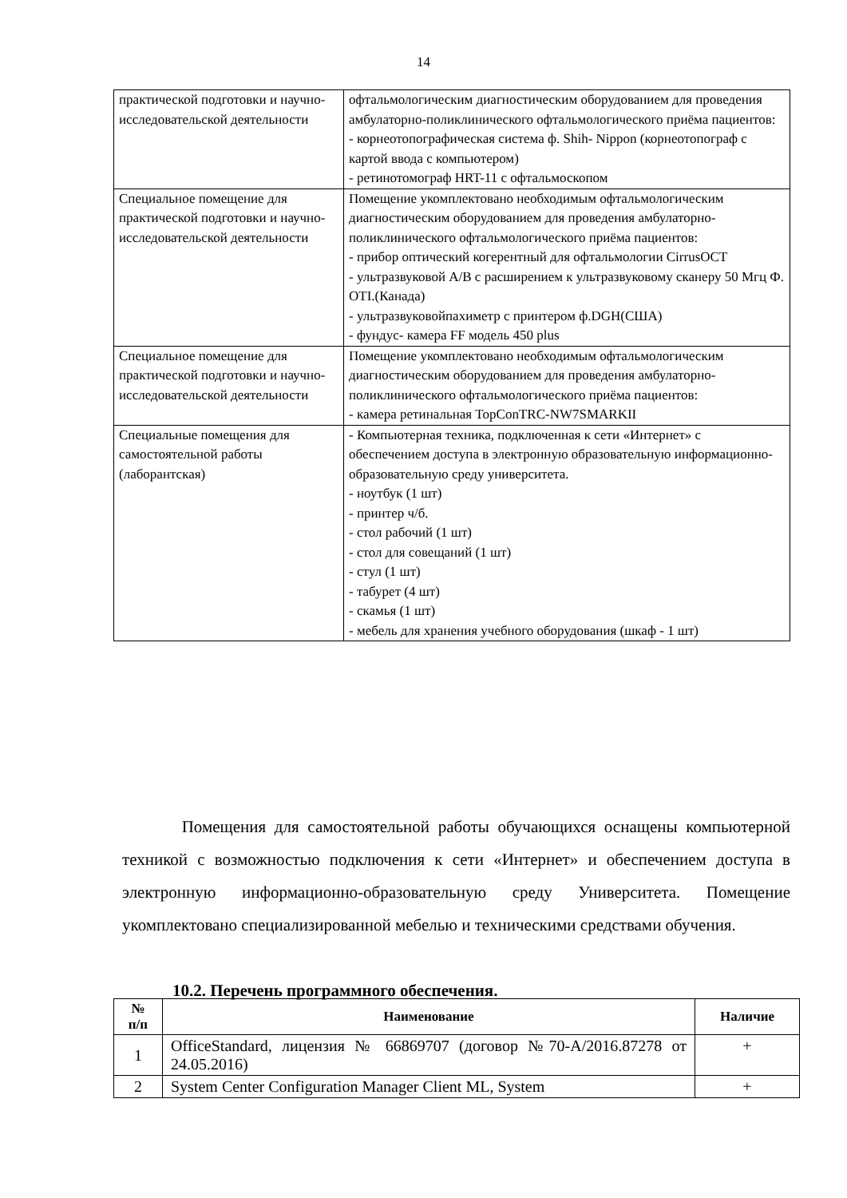14
| практической подготовки и научно-исследовательской деятельности | офтальмологическим диагностическим оборудованием для проведения амбулаторно-поликлинического офтальмологического приёма пациентов: - корнеотопографическая система ф. Shih- Nippon (корнеотопограф с картой ввода с компьютером) - ретинотомограф HRT-11 с офтальмоскопом |
| Специальное помещение для практической подготовки и научно-исследовательской деятельности | Помещение укомплектовано необходимым офтальмологическим диагностическим оборудованием для проведения амбулаторно-поликлинического офтальмологического приёма пациентов: - прибор оптический когерентный для офтальмологии CirrusOCT - ультразвуковой A/B с расширением к ультразвуковому сканеру 50 Мгц Ф. OTI.(Канада) - ультразвуковойпахиметр с принтером ф.DGH(США) - фундус- камера FF модель 450 plus |
| Специальное помещение для практической подготовки и научно-исследовательской деятельности | Помещение укомплектовано необходимым офтальмологическим диагностическим оборудованием для проведения амбулаторно-поликлинического офтальмологического приёма пациентов: - камера ретинальная TopConTRC-NW7SMARKII |
| Специальные помещения для самостоятельной работы (лаборантская) | - Компьютерная техника, подключенная к сети «Интернет» с обеспечением доступа в электронную образовательную информационно-образовательную среду университета. - ноутбук (1 шт) - принтер ч/б. - стол рабочий (1 шт) - стол для совещаний (1 шт) - стул (1 шт) - табурет (4 шт) - скамья (1 шт) - мебель для хранения учебного оборудования (шкаф - 1 шт) |
Помещения для самостоятельной работы обучающихся оснащены компьютерной техникой с возможностью подключения к сети «Интернет» и обеспечением доступа в электронную информационно-образовательную среду Университета. Помещение укомплектовано специализированной мебелью и техническими средствами обучения.
10.2. Перечень программного обеспечения.
| № п/п | Наименование | Наличие |
| --- | --- | --- |
| 1 | OfficeStandard, лицензия № 66869707 (договор №70-А/2016.87278 от 24.05.2016) | + |
| 2 | System Center Configuration Manager Client ML, System | + |